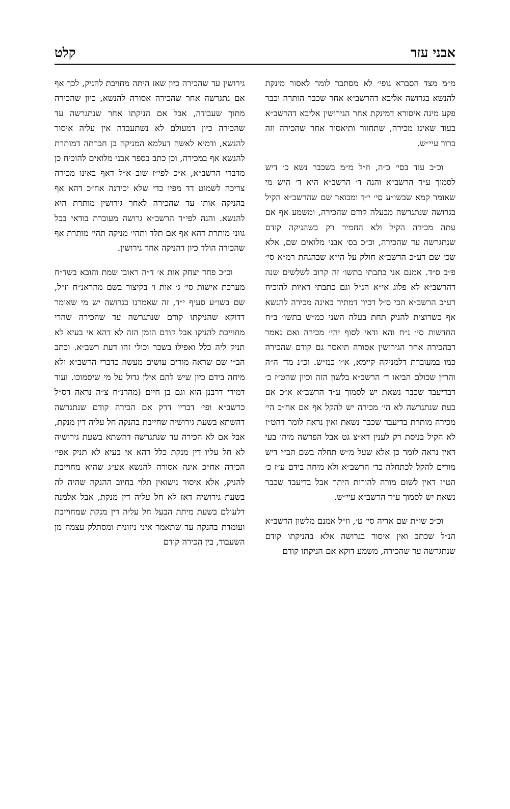אבני עזר קלט
מ״מ מצד הסברא גופי׳ לא מסתבר לומר לאסור מינקת להנשא בגרושה אליבא דהרשב״א אחר שכבר הותרה וכבר פקע מינה איסורא דמינקת אחר הגירושין אליבא דהרשב״א בעוד שאינו מכירה, שתחזור ותיאסור אחר שהכירה וזה ברור עיי״ש.
וכ״כ עוד בסי׳ כ״ה, וז״ל מ״מ בשכבר נשא כ׳ דיש לסמוך ע״ד הרשב״א והנה ד׳ הרשב״א היא ד׳ היש מי שאומר קמא שבשו״ע סי׳ י״ד ומבואר שם שהרשב״א הקיל בגרושה שנתגרשה מבעלה קודם שהכירה, ומשמע אף אם עתה מכירה הקיל ולא החמיר רק בשהניקה קודם שנתגרשה עד שהכירה, וכ״כ בס׳ אבני מלואים שם, אלא שכ׳ שם דע״כ הרשב״א חולק על הי״א שבהגהת רמ״א סי׳ פ״ב ס״ד. אמנם אני כתבתי בתשו׳ זה קרוב לשלשים שנה דהרשב״א לא פלוג אי״א הנ״ל וגם כתבתי ראיות להוכיח דע״כ הרשב״א הכי ס״ל דכיון דמתיר באינה מכירה להנשא אף כשרוצית להניק תחת בעלה השני כמ״ש בתשו׳ ב״ח החדשות סי׳ נ״ח והא ודאי לסוף יהי׳ מכירה ואם נאמר דבהכירה אחר הגירושין אסורה תיאסר גם קודם שהכירה כמו במעוברת דלמניקה קיימא, א״ו כמ״ש. וכ״נ מד׳ ה״ה והר״ן שכולם הביאו ד׳ הרשב״א בלשון הזה וכיון שהט״ז כ׳ דבדיעבד שכבר נשאת יש לסמוך ע״ד הרשב״א א״כ אם בעת שנתגרשה לא הי׳ מכירה יש להקל אף אם אח״כ הי׳ מכירה מותרת בדיעבד שכבר נשאת ואין נראה לומר דהט״ז לא הקיל בניסת רק לענין דא״צ גט אבל הפרשה מיהו בעי דאין נראה לומר כן אלא שעל מ״ש תחלה בשם הב״י דיש מורים להקל לכתחלה כד׳ הרשב״א ולא מיחה בידם ע״ז כ׳ הט״ז דאין לשום מורה להורות היתר אבל בדיעבד שכבר נשאת יש לסמוך ע״ד הרשב״א עיי״ש.
וכ״כ שו״ת שם אריה סי׳ ט׳, וז״ל אמנם מלשון הרשב״א הנ״ל שכתב ואין איסור בגרושה אלא בהניקתו קודם שנתגרשה עד שהכירה, משמע דוקא אם הניקתו קודם
גירושין עד שהכירה כיון שאז היתה מחויבת להניק, לכך אף אם נתגרשה אחר שהכירה אסורה להנשא, כיון שהכירה מתוך שעבודה, אבל אם הניקתו אחר שנתגרשה עד שהכירה כיון דמעולם לא נשתעבדה אין עליה איסור להנשא, ודמיא לאשה דעלמא המניקה בן חברתה דמותרת להנשא אף במכירה, וכן כתב בספר אבני מלואים להוכיח כן מדברי הרשב״א, א״כ לפי״ז שוב א״ל דאף באינו מכירה צריכה לשמוט דד מפיו כדי שלא יכירנה אח״כ דהא אף בהניקה אותו עד שהכירה לאחר גירושין מותרת היא להנשא. והנה לפי״ד הרשב״א גרושה מעוברת בודאי בכל גווני מותרת דהא אף אם תלד ותהי׳ מניקה תהי׳ מותרת אף שהכירה הולד כיון דהניקה אחר גירושין.
וכ״כ פחד יצחק אות א׳ ד״ה ראובן שמת והובא בשד״ח מערכת אישות סי׳ ג׳ אות ו׳ בקיצור בשם מהראנ״ח וז״ל, שם בשו״ע סעיף י״ד, זה שאמרנו בגרושה יש מי שאומר דדוקא שהניקתו קודם שנתגרשה עד שהכירה שהרי מחוייבת להניקו אבל קודם הזמן הזה לא דהא אי בעיא לא תניק ליה כלל ואפילו בשכר וכולי זהו דעת רשב״א. וכתב הב״י שם שראה מורים עושים מעשה כדברי הרשב״א ולא מיחה בידם כיון שיש להם אילן גדול על מי שיסמוכו. ועוד דמידי דרבנן הוא וגם בן חיים (מהרנ״ח צ״ה נראה דס״ל כרשב״א ופי׳ דבריו דרק אם הכירה קודם שנתגרשה דהשתא בשעת גירושיה שחייבת בהנקה חל עליה דין מנקת, אבל אם לא הכירה עד שנתגרשה דהשתא בשעת גירושיה לא חל עליו דין מנקת כלל דהא אי בעיא לא תניק אפי׳ הכירה אח״כ אינה אסורה להנשא אע״ג שהיא מחוייבת להניק, אלא איסור נישואין תלוי בחיוב ההנקה שהיה לה בשעת גירושיה דאז לא חל עליה דין מנקת, אבל אלמנה דלעולם בשעת מיתת הבעל חל עליה דין מנקת שמחוייבת ועומדת בהנקה עד שתאמר איני ניזונית ומסתלק עצמה מן השעבוד, בין הכירה קודם